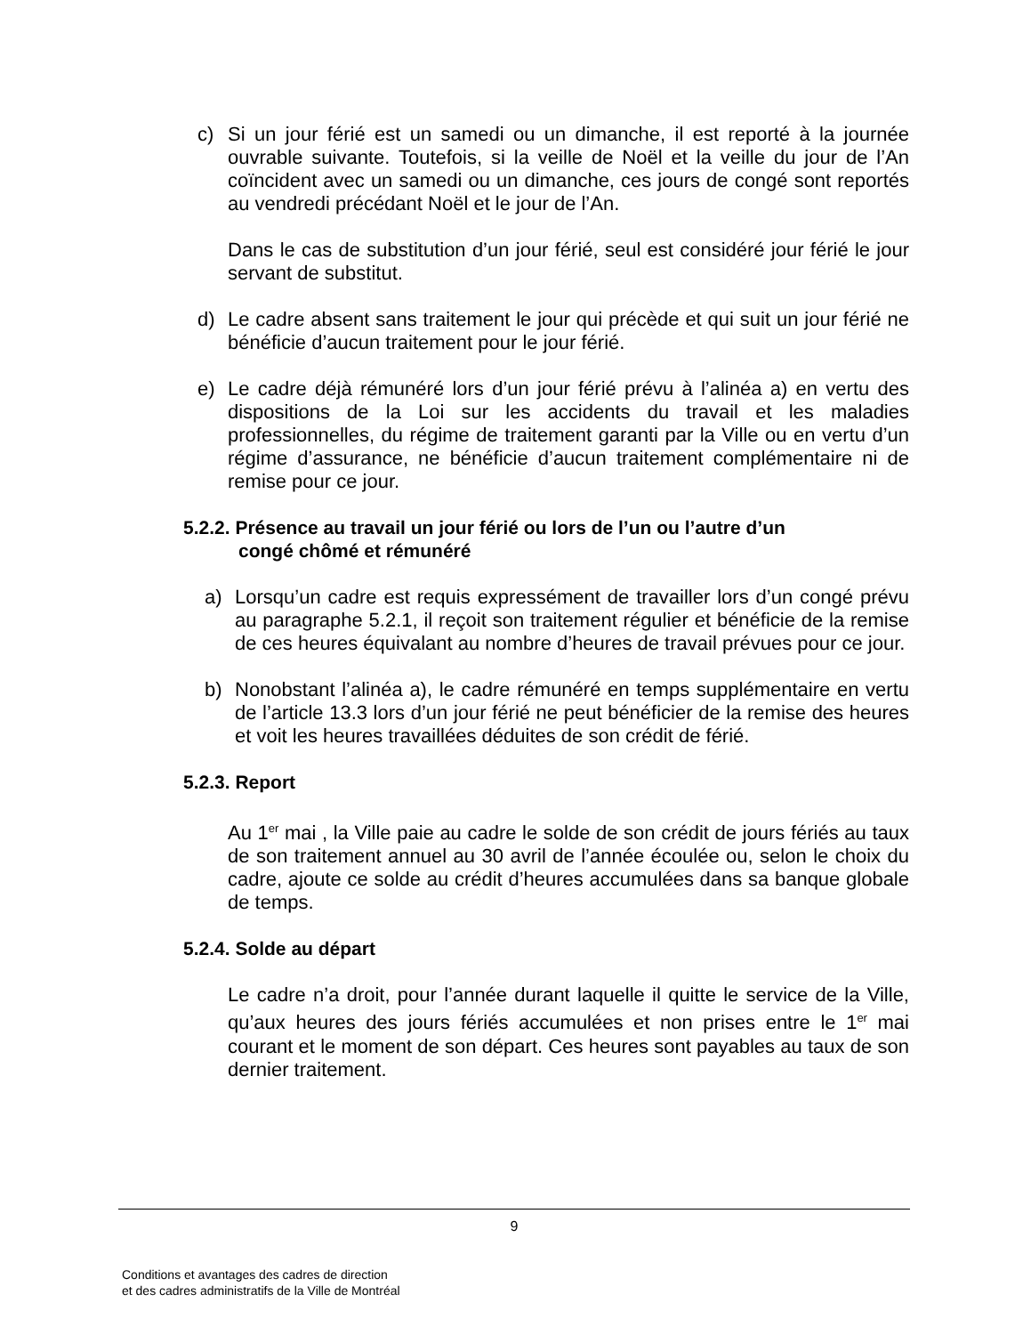c) Si un jour férié est un samedi ou un dimanche, il est reporté à la journée ouvrable suivante. Toutefois, si la veille de Noël et la veille du jour de l’An coïncident avec un samedi ou un dimanche, ces jours de congé sont reportés au vendredi précédant Noël et le jour de l’An.
Dans le cas de substitution d’un jour férié, seul est considéré jour férié le jour servant de substitut.
d) Le cadre absent sans traitement le jour qui précède et qui suit un jour férié ne bénéficie d’aucun traitement pour le jour férié.
e) Le cadre déjà rémunéré lors d’un jour férié prévu à l’alinéa a) en vertu des dispositions de la Loi sur les accidents du travail et les maladies professionnelles, du régime de traitement garanti par la Ville ou en vertu d’un régime d’assurance, ne bénéficie d’aucun traitement complémentaire ni de remise pour ce jour.
5.2.2. Présence au travail un jour férié ou lors de l’un ou l’autre d’un
congé chômé et rémunéré
a) Lorsqu’un cadre est requis expressément de travailler lors d’un congé prévu au paragraphe 5.2.1, il reçoit son traitement régulier et bénéficie de la remise de ces heures équivalant au nombre d’heures de travail prévues pour ce jour.
b) Nonobstant l’alinéa a), le cadre rémunéré en temps supplémentaire en vertu de l’article 13.3 lors d’un jour férié ne peut bénéficier de la remise des heures et voit les heures travaillées déduites de son crédit de férié.
5.2.3. Report
Au 1<sup>er</sup> mai , la Ville paie au cadre le solde de son crédit de jours fériés au taux de son traitement annuel au 30 avril de l’année écoulée ou, selon le choix du cadre, ajoute ce solde au crédit d’heures accumulées dans sa banque globale de temps.
5.2.4. Solde au départ
Le cadre n’a droit, pour l’année durant laquelle il quitte le service de la Ville, qu’aux heures des jours fériés accumulées et non prises entre le 1<sup>er</sup> mai courant et le moment de son départ. Ces heures sont payables au taux de son dernier traitement.
9
Conditions et avantages des cadres de direction
et des cadres administratifs de la Ville de Montréal